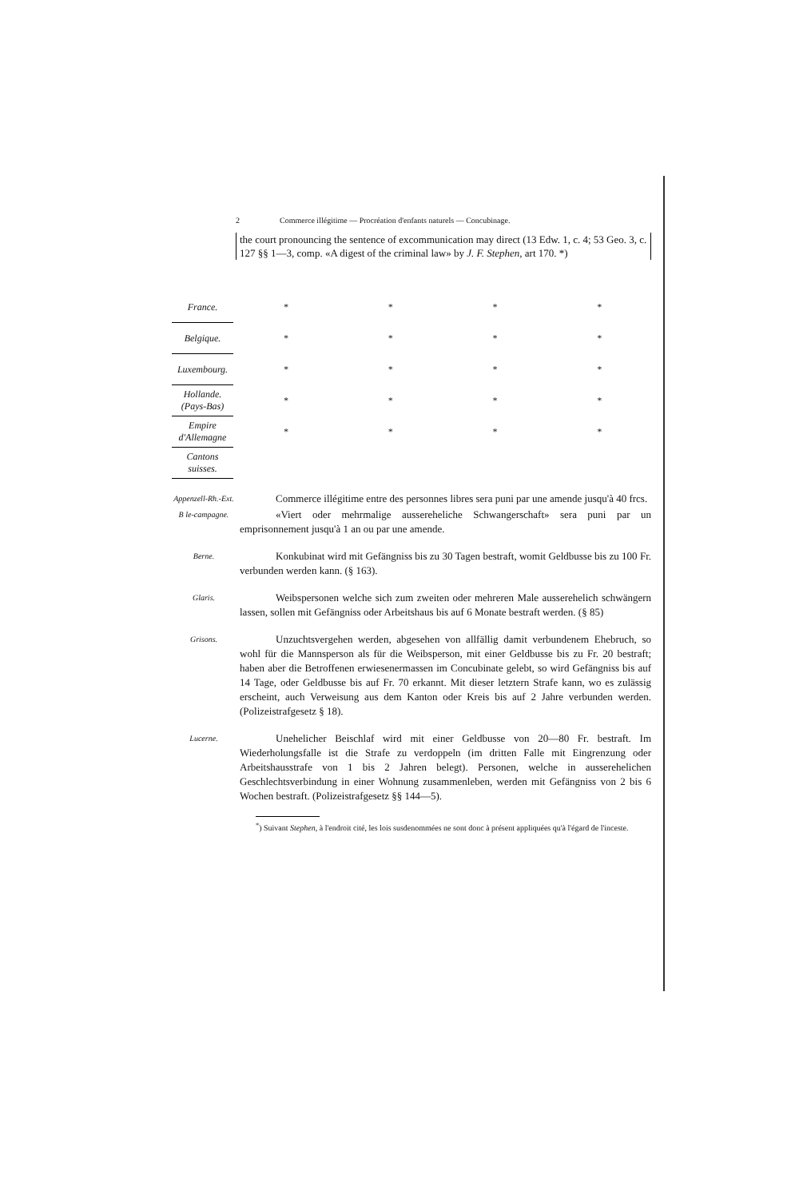2 Commerce illégitime — Procréation d'enfants naturels — Concubinage.
the court pronouncing the sentence of excommunication may direct (13 Edw. 1, c. 4; 53 Geo. 3, c. 127 §§ 1—3, comp. «A digest of the criminal law» by J. F. Stephen, art 170. *)
| France. | * | * | * | * |
| Belgique. | * | * | * | * |
| Luxembourg. | * | * | * | * |
| Hollande. (Pays-Bas) | * | * | * | * |
| Empire d'Allemagne | * | * | * | * |
| Cantons suisses. | | | | |
Appenzell-Rh.-Ext.
Commerce illégitime entre des personnes libres sera puni par une amende jusqu'à 40 frcs.
B le-campagne.
«Viert oder mehrmalige aussereheliche Schwangerschaft» sera puni par un emprisonnement jusqu'à 1 an ou par une amende.
Berne.
Konkubinat wird mit Gefängniss bis zu 30 Tagen bestraft, womit Geldbusse bis zu 100 Fr. verbunden werden kann. (§ 163).
Glaris.
Weibspersonen welche sich zum zweiten oder mehreren Male ausserehelich schwängern lassen, sollen mit Gefängniss oder Arbeitshaus bis auf 6 Monate bestraft werden. (§ 85)
Grisons.
Unzuchtsvergehen werden, abgesehen von allfällig damit verbundenem Ehebruch, so wohl für die Mannsperson als für die Weibsperson, mit einer Geldbusse bis zu Fr. 20 bestraft; haben aber die Betroffenen erwiesenermassen im Concubinate gelebt, so wird Gefängniss bis auf 14 Tage, oder Geldbusse bis auf Fr. 70 erkannt. Mit dieser letztern Strafe kann, wo es zulässig erscheint, auch Verweisung aus dem Kanton oder Kreis bis auf 2 Jahre verbunden werden. (Polizeistrafgesetz § 18).
Lucerne.
Unehelicher Beischlaf wird mit einer Geldbusse von 20—80 Fr. bestraft. Im Wiederholungsfalle ist die Strafe zu verdoppeln (im dritten Falle mit Eingrenzung oder Arbeitshausstrafe von 1 bis 2 Jahren belegt). Personen, welche in ausserehelichen Geschlechtsverbindung in einer Wohnung zusammenleben, werden mit Gefängniss von 2 bis 6 Wochen bestraft. (Polizeistrafgesetz §§ 144—5).
<sup>*</sup>) Suivant Stephen, à l'endroit cité, les lois susdenommées ne sont donc à présent appliquées qu'à l'égard de l'inceste.